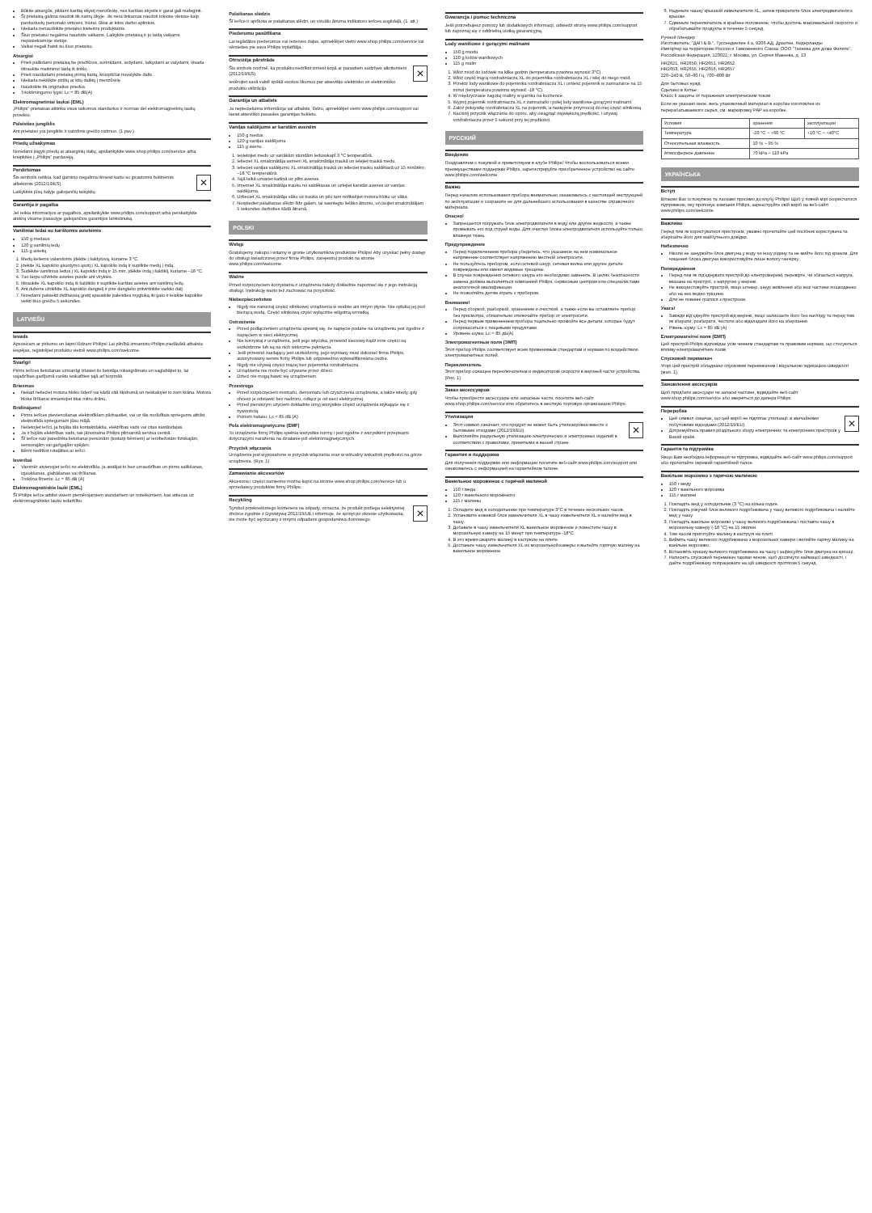Būkite atsargūs, pildami karštą skystį menzūrėlę, nes karštas skystis ir garai gali nudeginti.
Šį prietaisą galima naudoti tik namų ūkyje. Jis nėra tinkamas naudoti tokiose vietose kaip parduotuvių personalo virtuvės, biurai, ūkiai ar kitos darbo aplinkos.
Niekada nenaudokite prietaiso kieteims produktams.
Šiuo prietaisu negalima naudotis vaikams. Laikykite prietaisą ir jo laidą vaikams nepasiekiamoje vietoje.
Vaikai negali žaisti su šiuo prietaisu.
Atsargiai
Prieš palikdami prietaisą be priežiūros, surinkdami, ardydami, laikydami ar valydami, visada ištraukite maitinimo laidą iš tinklo.
Prieš naudodami prietaisą pirmą kartą, kruopščiai nuvalykite dalis.
Niekada nekiškite pirštų ar kitų daiktų į menzūrėlę.
Naudokite tik originalius priedus.
Triukšmingumo lygis: Lc = 85 dB(A)
Elektromagnetiniai laukai (EML)
„Philips" prietaisas atitinka visus taikomus standartus ir normas dėl elektromagnetinių laukų poveikio.
Paleisties jungiklis
Ant prietaiso yra jungiklis ir vaizdinis greičio rodmuo. (1 pav.)
Priedų užsakymas
Norėdami įsigyti priedų ar atsarginių dalių, apsilankykite www.shop.philips.com/service arba kreipkitės į „Philips" pardavėją.
Perdirbimas
✕ Šis simbolis reiškia, kad gaminio negalima išmesti kartu su įprastomis buitinėmis atliekomis (2012/19/ES).
Laikykitės jūsų šalyje galiojančių taisyklių.
Garantija ir pagalba
Jei reikia informacijos ar pagalbos, apsilankykite www.philips.com/support arba perskaitykite atskirą visame pasaulyje galiojančios garantijos lankstinuką.
Vaniliniai ledai su karštomis avietėmis
150 g medaus
120 g vanilinių ledų
115 g avietių
1. Medų keliems valandoms įdėkite į šaldytuvą, kuriame 3 °C.
2. Įdėkite XL kapoklio ąsuotymo ąsotį į XL kapoklio indą ir supilkite medų į indą.
3. Sudėkite vanilinius ledus į XL kapoklio indą ir 15 min. įdėkite indą į šaldiklį, kuriame –18 °C.
4. Tuo tarpu užvirkite avietes puode ant viryklės.
5. Ištraukite XL kapoklio indą iš šaldiklio ir supilkite karštas avietes ant vanilinių ledų.
6. Ant dubens uždėkite XL kapoklio dangtelį ir pire dangtelio pritvirtinkite varklio dalį.
7. Noredami paisiekti didžiausią greitį spauskite paleisties mygtuką iki galo ir leiskite kapokliui veikti šiuo greičiu 5 sekundes.
LATVIEŠU
Ievads
Apsveicam ar pirkumu un laipni lūdzam Philips! Lai pilnībā izmantotu Philips piedāvātā atbalsta iespējas, reģistrējiet produktu vietnē www.philips.com/welcome.
Svarīgi!
Pirms ierīces lietošanas uzmanīgi izlasiet šo lietotāja rokasgrāmatu un saglabājiet to, lai vajadzības gadījumā varētu ieskatīties tajā arī turpmāk.
Briesmas
Nekad nelieciet motora bloku ūdenī vai kādā citā šķidrumā un neskalojiet to zem krāna. Motora bloka tīrīšanai izmantojiet tikai mitru drānu.
Brīdinājums!
Pirms ierīces pievienošanas elektrotīklam pārbaudiet, vai uz tās norādītais spriegums atbilst elektrotīkla spriegumam jūsu mājā.
Nelietojiet ierīci, ja bojāta tās kontaktdakša, elektrības vads vai citas sastāvdaļas.
Ja ir bojāts elektrības vads, tas jānomaina Philips pilnvarotā servisa centrā.
Šī ierīce nav paredzēta lietošanai personām (tostarp bērniem) ar ierobežotām fiziskajām, sensorajām vai garīgajām spējām.
Bērni nedrīkst rotaļāties ar ierīci.
Ievērībai
Vienmēr atvienojiet ierīci no elektrotīkla, ja atstājat to bez uzraudzības un pirms salikšanas, izjaukšanas, glabāšanas vai tīrīšanas.
Trokšņa līmenis: Lc = 85 dB (A)
Elektromagnētiskie lauki (EML)
Šī Philips ierīce atbilst visiem piemērojamiem standartiem un noteikumiem, kas attiecas uz elektromagnētisko lauku iedarbību.
Palaišanas slēdzis
Šī ierīce ir aprīkota ar palaišanas slēdzi, un vizuālu ātruma indikatoru ierīces augšdaļā. (1. att.)
Piederumu pasūtīšana
Lai iegādātos piederumus vai rezerves daļas, apmeklējiet vietni www.shop.philips.com/service vai vērsieties pie sava Philips izplatītāja.
Otrreizēja pārstrāde
✕ Šis simbols nozīmē, ka produktu nedrīkst izmest kopā ar parastiem sadzīves atkritumiem (2012/19/ES).
Ievērojiet savā valstī spēkā esošos likumus par atsevišķu elektrisko un elektronisko produktu utilizāciju.
Garantija un atbalsts
Ja nepieciešama informācija vai atbalsts, lūdzu, apmeklējiet vietni www.philips.com/support vai lasiet atsevišķo pasaules garantijas bukletu.
Vaniļas saldējums ar karstām avenēm
150 g medus
120 g vaniļas saldējuma
115 g avenu
1. Ievietojiet medu uz vairākām stundām ledusskapī 3 °C temperatūrā.
2. Ielieciet XL smalcinātāja asmeni XL smalcinātāja traukā un ielejiet traukā medu.
3. Ielieciet vaniļas saldējumu XL smalcinātāja traukā un ielieciet trauku saldētavā uz 15 minūtēm –18 °C temperatūrā.
4. Tajā laikā uzvariet katliņā uz plīts avenes.
5. Izņemiet XL smalcinātāja trauku no saldētavas un uzlejiet karstās avenes uz vaniļas saldējuma.
6. Uzlieciet XL smalcinātāja vāku uz trauka un pēc tam nofiksējiet motora bloku uz vāka.
7. Nospiediet palaišanas slēdzi līdz galam, lai sasniegtu lielāko ātrumu, un ļaujiet smalcinātājam 5 sekundes darboties šādā ātrumā.
POLSKI
Wstęp
Gratulujemy zakupu i witamy w gronie użytkowników produktów Philips! Aby uzyskać pełny dostęp do obsługi świadczonej przez firmę Philips, zarejestruj produkt na stronie www.philips.com/welcome.
Ważne
Przed rozpoczęciem korzystania z urządzenia należy dokładnie zapoznać się z jego instrukcją obsługi. Instrukcję warto też zachować na przyszłość.
Niebezpieczeństwo
Nigdy nie zanurzaj części silnikowej urządzenia w wodzie ani innym płynie. Nie opłukuj jej pod bieżącą wodą. Część silnikową czyść wyłącznie wilgotną szmatką.
Ostrzeżenie
Przed podłączeniem urządzenia upewnij się, że napięcie podane na urządzeniu jest zgodne z napięciem w sieci elektrycznej.
Nie korzystaj z urządzenia, jeśli jego wtyczka, przewód sieciowy bądź inne części są uszkodzone lub są na nich widoczne pęknięcia.
Jeśli przewód zasilający jest uszkodzony, jego wymiany musi dokonać firma Philips, autoryzowany serwis firmy Philips lub odpowiednio wykwalifikowana osoba.
Nigdy nie używaj części tnącej bez pojemnika rozdrabniacza.
Urządzenie nie może być używane przez dzieci.
Dzieci nie mogą bawić się urządzeniem.
Przestroga
Przed rozpoczęciem montażu, demontażu lub czyszczenia urządzenia, a także wtedy, gdy chcesz je odstawić bez nadzoru, odłącz je od sieci elektrycznej.
Przed pierwszym użyciem dokładnie umyj wszystkie części urządzenia stykające się z żywnością.
Poziom hałasu: Lc = 85 dB (A)
Pola elektromagnetyczne (EMF)
To urządzenie firmy Philips spełnia wszystkie normy i jest zgodne z wszystkimi przepisami dotyczącymi narażenia na działanie pól elektromagnetycznych.
Przycisk włączania
Urządzenie jest wyposażone w przycisk włączania oraz w wizualny wskaźnik prędkości na górze urządzenia. (Rys. 1)
Zamawianie akcesoriów
Akcesoria i części zamienne można kupić na stronie www.shop.philips.com/service lub u sprzedawcy produktów firmy Philips.
Recykling
✕ Symbol przekreślonego kontenera na odpady, oznacza, że produkt podlega selektywnej zbiórce zgodnie z Dyrektywą 2012/19/UE i informuje, że sprzęt po okresie użytkowania, nie może być wyrzucany z innymi odpadami gospodarstwa domowego.
Gwarancja i pomoc techniczna
Jeśli potrzebujesz pomocy lub dodatkowych informacji, odwiedź stronę www.philips.com/support lub zapoznaj się z oddzielną ulotką gwarancyjną.
Lody waniliowe z gorącymi malinami
150 g miodu
120 g lodów waniliowych
115 g malin
1. Włóż miód do lodówki na kilka godzin (temperatura powinna wynosić 3°C).
2. Włóż część tnącą rozdrabniacza XL do pojemnika rozdrabniacza XL i wlej do niego miód.
3. Przełóż lody waniliowe do pojemnika rozdrabniacza XL i umieść pojemnik w zamrażarce na 15 minut (temperatura powinna wynosić -18 °C).
4. W międzyczasie zagotuj maliny w garnku na kuchence.
5. Wyjmij pojemnik rozdrabniacza XL z zamrażarki i polej lody waniliowe gorącymi malinami.
6. Załóż pokrywkę rozdrabniacza XL na pojemnik, a następnie przymocuj do niej część silnikową.
7. Naciśnij przycisk włączania do oporu, aby osiągnąć największą prędkość, i używaj rozdrabniacza przez 5 sekund przy tej prędkości.
РУССКИЙ
Введение
Поздравляем с покупкой и приветствуем в клубе Philips! Чтобы воспользоваться всеми преимуществами поддержки Philips, зарегистрируйте приобретенное устройство на сайте www.philips.com/welcome.
Важно
Перед началом использования прибора внимательно ознакомьтесь с настоящей инструкцией по эксплуатации и сохраните ее для дальнейшего использования в качестве справочного материала.
Опасно!
Запрещается погружать блок электродвигателя в воду или другие жидкости, а также промывать его под струей воды. Для очистки блока электродвигателя используйте только влажную ткань.
Предупреждение
Перед подключением прибора убедитесь, что указанное на нем номинальное напряжение соответствует напряжению местной электросети.
Не пользуйтесь прибором, если сетевой шнур, сетевая вилка или другие детали повреждены или имеют видимые трещины.
В случае повреждения сетевого шнура его необходимо заменить. В целях безопасности замена должна выполняться компанией Philips, сервисным центром или специалистами аналогичной квалификации.
Не позволяйте детям играть с прибором.
Внимание!
Перед сборкой, разборкой, хранением и очисткой, а также если вы оставляете прибор без присмотра, обязательно отключайте прибор от электросети.
Перед первым применением прибора тщательно промойте все детали, которые будут соприкасаться с пищевыми продуктами.
Уровень шума: Lc = 85 дБ(A)
Электромагнитные поля (ЭМП)
Этот прибор Philips соответствует всем применимым стандартам и нормам по воздействию электромагнитных полей.
Переключатель
Этот прибор оснащен переключателем и индикатором скорости в верхней части устройства. (Рис. 1)
Заказ аксессуаров
Чтобы приобрести аксессуары или запасные части, посетите веб-сайт www.shop.philips.com/service или обратитесь в местную торговую организацию Philips.
Утилизация
✕ Этот символ означает, что продукт не может быть утилизирован вместе с бытовыми отходами (2012/19/EU).
Выполняйте раздельную утилизацию электрических и электронных изделий в соответствии с правилами, принятыми в вашей стране.
Гарантия и поддержка
Для получения поддержки или информации посетите веб-сайт www.philips.com/support или ознакомьтесь с информацией на гарантийном талоне.
Ванильное мороженое с горячей малиной
150 г меда
120 г ванильного мороженого
115 г малины
1. Охладите мед в холодильнике при температуре 3°C в течение нескольких часов.
2. Установите ножевой блок измельчителя XL в чашу измельчителя XL и налейте мед в чашу.
3. Добавьте в чашу измельчителя XL ванильное мороженое и поместите чашу в морозильную камеру на 15 минут при температуре -18°C.
4. В это время сварите малину в кастрюле на плите.
5. Достаньте чашу измельчителя XL из морозильной камеры и вылейте горячую малину на ванильное мороженое.
6. Наденьте чашку крышкой измельчителя XL, затем прикрепите блок электродвигателя к крышке.
7. Сдвиньте переключатель в крайнее положение, чтобы достичь максимальной скорости и обрабатывайте продукты в течение 5 секунд.
Ручной блендер
Изготовитель: "ДАП Б.В.", Туссендиепен 4 а, 9206 АД, Драхтен, Нидерланды
Импортер на территорию России и Таможенного Союза: ООО "Техника для дома Филипс", Российская Федерация, 123022, г. Москва, ул. Сергея Макеева, д. 13
HR2621, HR2650, HR2651, HR2652
HR2653, HR2655, HR2656, HR2657
220–240 В, 50–60 Гц, 700–800 Вт
Для бытовых нужд
Сделано в Китае
Класс II защиты от поражения электрическим током
Если не указано иное, весь упаковочный материал в коробке изготовлен из перерабатываемого сырья, см. маркировку PAP на коробке.
| Условия | хранения | эксплуатации |
| --- | --- | --- |
| Температура | -20 °C ~ +60 °C | +10 °C ~ +40°C |
| Относительная влажность | 10 % ~ 95 % | |
| Атмосферное давление | 70 kPa ~ 110 kPa | |
УКРАЇНСЬКА
Вступ
Вітаємо Вас із покупкою та ласкаво просимо до клубу Philips! Щоб у повній мірі скористатися підтримкою, яку пропонує компанія Philips, зареєструйте свій виріб на веб-сайті www.philips.com/welcome.
Важливо
Перед тим як користуватися пристроєм, уважно прочитайте цей посібник користувача та зберігайте його для майбутнього довідки.
Небезпечно
Ніколи не занурюйте блок двигуна у воду чи іншу рідину та не мийте його під краном. Для чищення блока двигуна використовуйте лише вологу ганчірку.
Попередження
Перед тим як під'єднувати пристрій до електромережі, перевірте, чи збігається напруга, вказана на пристрої, з напругою у мережі.
Не використовуйте пристрій, якщо штекер, шнур живлення або інші частини пошкоджено або на них видно тріщини.
Діти не повинні гратися з пристроєм.
Увага!
Завжди від'єднуйте пристрій від мережі, якщо залишаєте його без нагляду та перед тим як збирати, розбирати, чистити або відкладати його на зберігання.
Рівень шуму: Lc = 85 dB (A)
Електромагнітні поля (ЕМП)
Цей пристрій Philips відповідає усім чинним стандартам та правовим нормам, що стосуються впливу електромагнітних полів.
Спусковий перемикач
Угорі цей пристрій обладнано спусковим перемикачем і візуальною індикацією швидкості (мал. 1).
Замовлення аксесуарів
Щоб придбати аксесуари чи запасні частини, відвідайте веб-сайт www.shop.philips.com/service або зверніться до дилера Philips.
Переробка
✕ Цей символ означає, що цей виріб не підлягає утилізації зі звичайними побутовими відходами (2012/19/EU).
Дотримуйтесь правил роздільного збору електричних та електронних пристроїв у Вашій країні.
Гарантія та підтримка
Якщо Вам необхідна інформація чи підтримка, відвідайте веб-сайт www.philips.com/support або прочитайте окремий гарантійний талон.
Ванільне морозиво з гарячою малиною
150 г меду
120 г ванільного морозива
115 г малини
1. Покладіть мед у холодильник (3 °C) на кілька годин.
2. Покладіть ріжучий блок великого подрібнювача у чашу великого подрібнювача і налийте мед у чашу.
3. Покладіть ванільне морозиво у чашу великого подрібнювача і поставте чашу в морозильну камеру (-18 °C) на 15 хвилин.
4. Тим часом приготуйте малину в каструлі на плиті.
5. Вийміть чашу великого подрібнювача з морозильної камери і вилийте гарячу малину на ванільне морозиво.
6. Встановіть кришку великого подрібнювача на чашу і зафіксуйте блок двигуна на кришці.
7. Натисніть спусковий перемикач такими чином, щоб досягнути найвищої швидкості, і дайте подрібнювачу попрацювати на цій швидкості протягом 5 секунд.